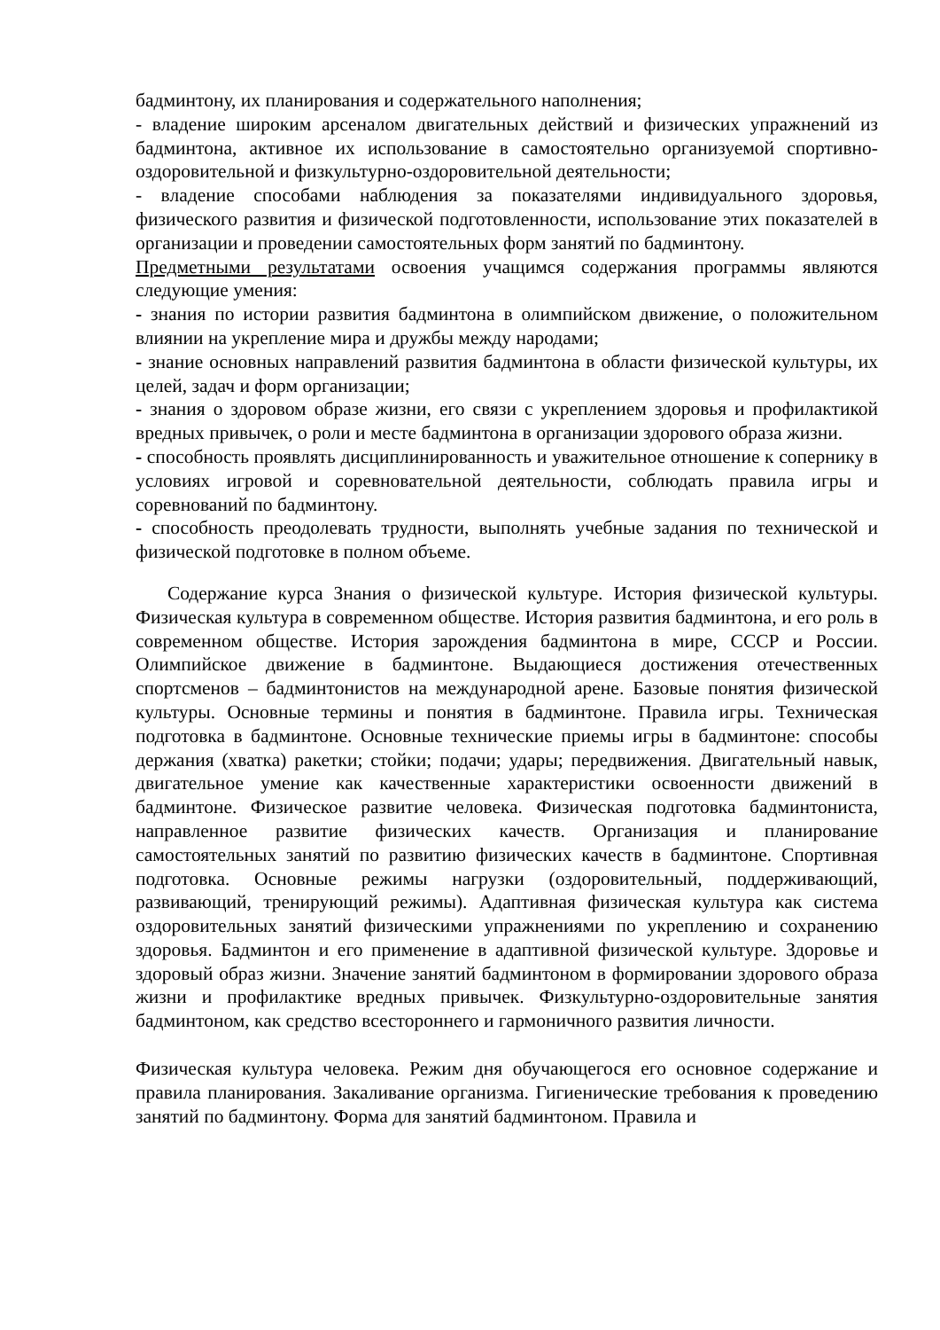бадминтону, их планирования и содержательного наполнения;
- владение широким арсеналом двигательных действий и физических упражнений из бадминтона, активное их использование в самостоятельно организуемой спортивно-оздоровительной и физкультурно-оздоровительной деятельности;
- владение способами наблюдения за показателями индивидуального здоровья, физического развития и физической подготовленности, использование этих показателей в организации и проведении самостоятельных форм занятий по бадминтону.
Предметными результатами освоения учащимся содержания программы являются следующие умения:
- знания по истории развития бадминтона в олимпийском движение, о положительном влиянии на укрепление мира и дружбы между народами;
- знание основных направлений развития бадминтона в области физической культуры, их целей, задач и форм организации;
- знания о здоровом образе жизни, его связи с укреплением здоровья и профилактикой вредных привычек, о роли и месте бадминтона в организации здорового образа жизни.
- способность проявлять дисциплинированность и уважительное отношение к сопернику в условиях игровой и соревновательной деятельности, соблюдать правила игры и соревнований по бадминтону.
- способность преодолевать трудности, выполнять учебные задания по технической и физической подготовке в полном объеме.
Содержание курса Знания о физической культуре. История физической культуры. Физическая культура в современном обществе. История развития бадминтона, и его роль в современном обществе. История зарождения бадминтона в мире, СССР и России. Олимпийское движение в бадминтоне. Выдающиеся достижения отечественных спортсменов – бадминтонистов на международной арене. Базовые понятия физической культуры. Основные термины и понятия в бадминтоне. Правила игры. Техническая подготовка в бадминтоне. Основные технические приемы игры в бадминтоне: способы держания (хватка) ракетки; стойки; подачи; удары; передвижения. Двигательный навык, двигательное умение как качественные характеристики освоенности движений в бадминтоне. Физическое развитие человека. Физическая подготовка бадминтониста, направленное развитие физических качеств. Организация и планирование самостоятельных занятий по развитию физических качеств в бадминтоне. Спортивная подготовка. Основные режимы нагрузки (оздоровительный, поддерживающий, развивающий, тренирующий режимы). Адаптивная физическая культура как система оздоровительных занятий физическими упражнениями по укреплению и сохранению здоровья. Бадминтон и его применение в адаптивной физической культуре. Здоровье и здоровый образ жизни. Значение занятий бадминтоном в формировании здорового образа жизни и профилактике вредных привычек. Физкультурно-оздоровительные занятия бадминтоном, как средство всестороннего и гармоничного развития личности.
Физическая культура человека. Режим дня обучающегося его основное содержание и правила планирования. Закаливание организма. Гигиенические требования к проведению занятий по бадминтону. Форма для занятий бадминтоном. Правила и